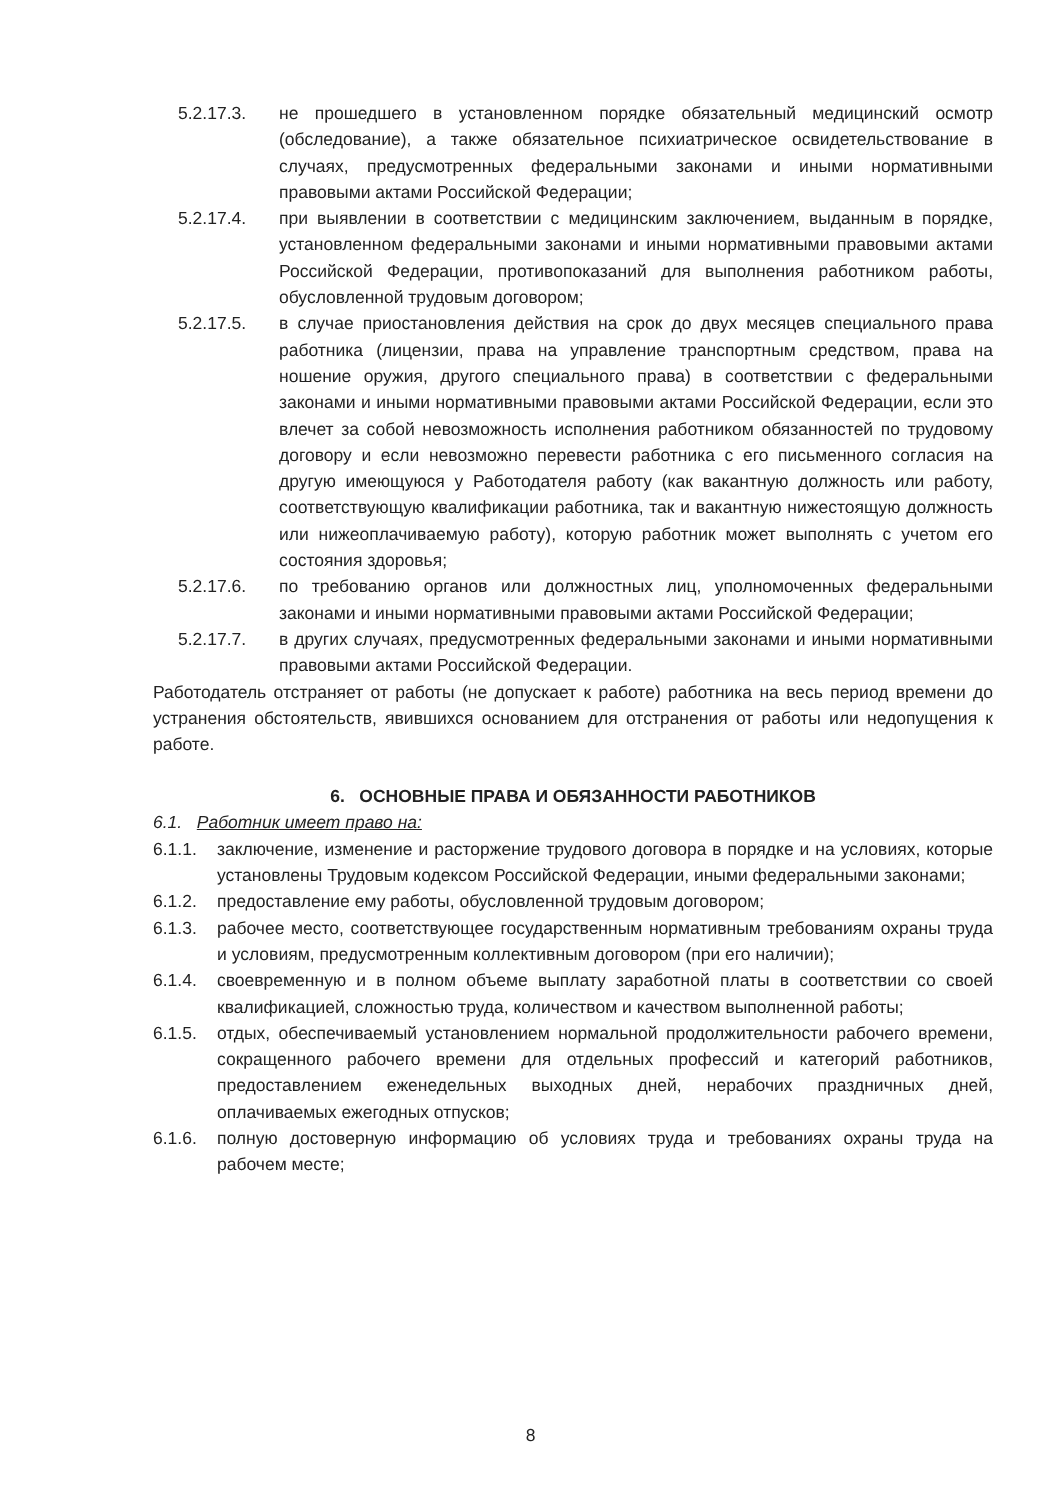5.2.17.3. не прошедшего в установленном порядке обязательный медицинский осмотр (обследование), а также обязательное психиатрическое освидетельствование в случаях, предусмотренных федеральными законами и иными нормативными правовыми актами Российской Федерации;
5.2.17.4. при выявлении в соответствии с медицинским заключением, выданным в порядке, установленном федеральными законами и иными нормативными правовыми актами Российской Федерации, противопоказаний для выполнения работником работы, обусловленной трудовым договором;
5.2.17.5. в случае приостановления действия на срок до двух месяцев специального права работника (лицензии, права на управление транспортным средством, права на ношение оружия, другого специального права) в соответствии с федеральными законами и иными нормативными правовыми актами Российской Федерации, если это влечет за собой невозможность исполнения работником обязанностей по трудовому договору и если невозможно перевести работника с его письменного согласия на другую имеющуюся у Работодателя работу (как вакантную должность или работу, соответствующую квалификации работника, так и вакантную нижестоящую должность или нижеоплачиваемую работу), которую работник может выполнять с учетом его состояния здоровья;
5.2.17.6. по требованию органов или должностных лиц, уполномоченных федеральными законами и иными нормативными правовыми актами Российской Федерации;
5.2.17.7. в других случаях, предусмотренных федеральными законами и иными нормативными правовыми актами Российской Федерации.
Работодатель отстраняет от работы (не допускает к работе) работника на весь период времени до устранения обстоятельств, явившихся основанием для отстранения от работы или недопущения к работе.
6. ОСНОВНЫЕ ПРАВА И ОБЯЗАННОСТИ РАБОТНИКОВ
6.1. Работник имеет право на:
6.1.1. заключение, изменение и расторжение трудового договора в порядке и на условиях, которые установлены Трудовым кодексом Российской Федерации, иными федеральными законами;
6.1.2. предоставление ему работы, обусловленной трудовым договором;
6.1.3. рабочее место, соответствующее государственным нормативным требованиям охраны труда и условиям, предусмотренным коллективным договором (при его наличии);
6.1.4. своевременную и в полном объеме выплату заработной платы в соответствии со своей квалификацией, сложностью труда, количеством и качеством выполненной работы;
6.1.5. отдых, обеспечиваемый установлением нормальной продолжительности рабочего времени, сокращенного рабочего времени для отдельных профессий и категорий работников, предоставлением еженедельных выходных дней, нерабочих праздничных дней, оплачиваемых ежегодных отпусков;
6.1.6. полную достоверную информацию об условиях труда и требованиях охраны труда на рабочем месте;
8